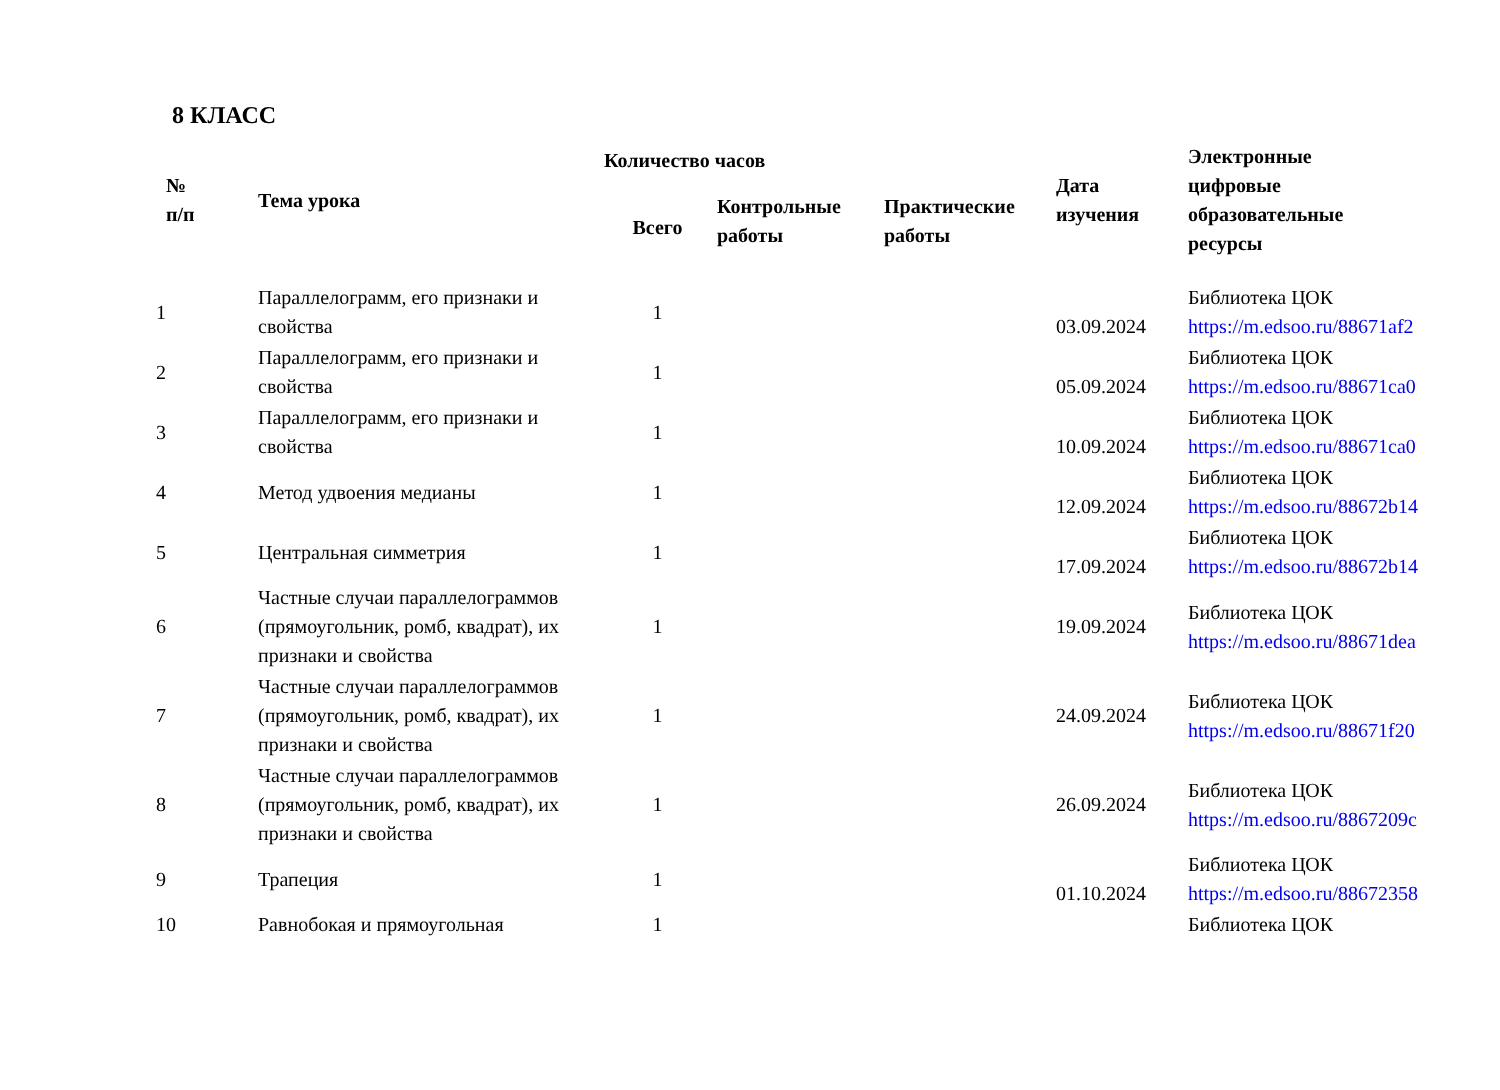8 КЛАСС
| № п/п | Тема урока | Количество часов | | | Дата изучения | Электронные цифровые образовательные ресурсы |
| --- | --- | --- | --- | --- | --- | --- |
| | | Всего | Контрольные работы | Практические работы | | |
| 1 | Параллелограмм, его признаки и свойства | 1 | | | 03.09.2024 | Библиотека ЦОК https://m.edsoo.ru/88671af2 |
| 2 | Параллелограмм, его признаки и свойства | 1 | | | 05.09.2024 | Библиотека ЦОК https://m.edsoo.ru/88671ca0 |
| 3 | Параллелограмм, его признаки и свойства | 1 | | | 10.09.2024 | Библиотека ЦОК https://m.edsoo.ru/88671ca0 |
| 4 | Метод удвоения медианы | 1 | | | 12.09.2024 | Библиотека ЦОК https://m.edsoo.ru/88672b14 |
| 5 | Центральная симметрия | 1 | | | 17.09.2024 | Библиотека ЦОК https://m.edsoo.ru/88672b14 |
| 6 | Частные случаи параллелограммов (прямоугольник, ромб, квадрат), их признаки и свойства | 1 | | | 19.09.2024 | Библиотека ЦОК https://m.edsoo.ru/88671dea |
| 7 | Частные случаи параллелограммов (прямоугольник, ромб, квадрат), их признаки и свойства | 1 | | | 24.09.2024 | Библиотека ЦОК https://m.edsoo.ru/88671f20 |
| 8 | Частные случаи параллелограммов (прямоугольник, ромб, квадрат), их признаки и свойства | 1 | | | 26.09.2024 | Библиотека ЦОК https://m.edsoo.ru/8867209c |
| 9 | Трапеция | 1 | | | 01.10.2024 | Библиотека ЦОК https://m.edsoo.ru/88672358 |
| 10 | Равнобокая и прямоугольная | 1 | | | | Библиотека ЦОК |